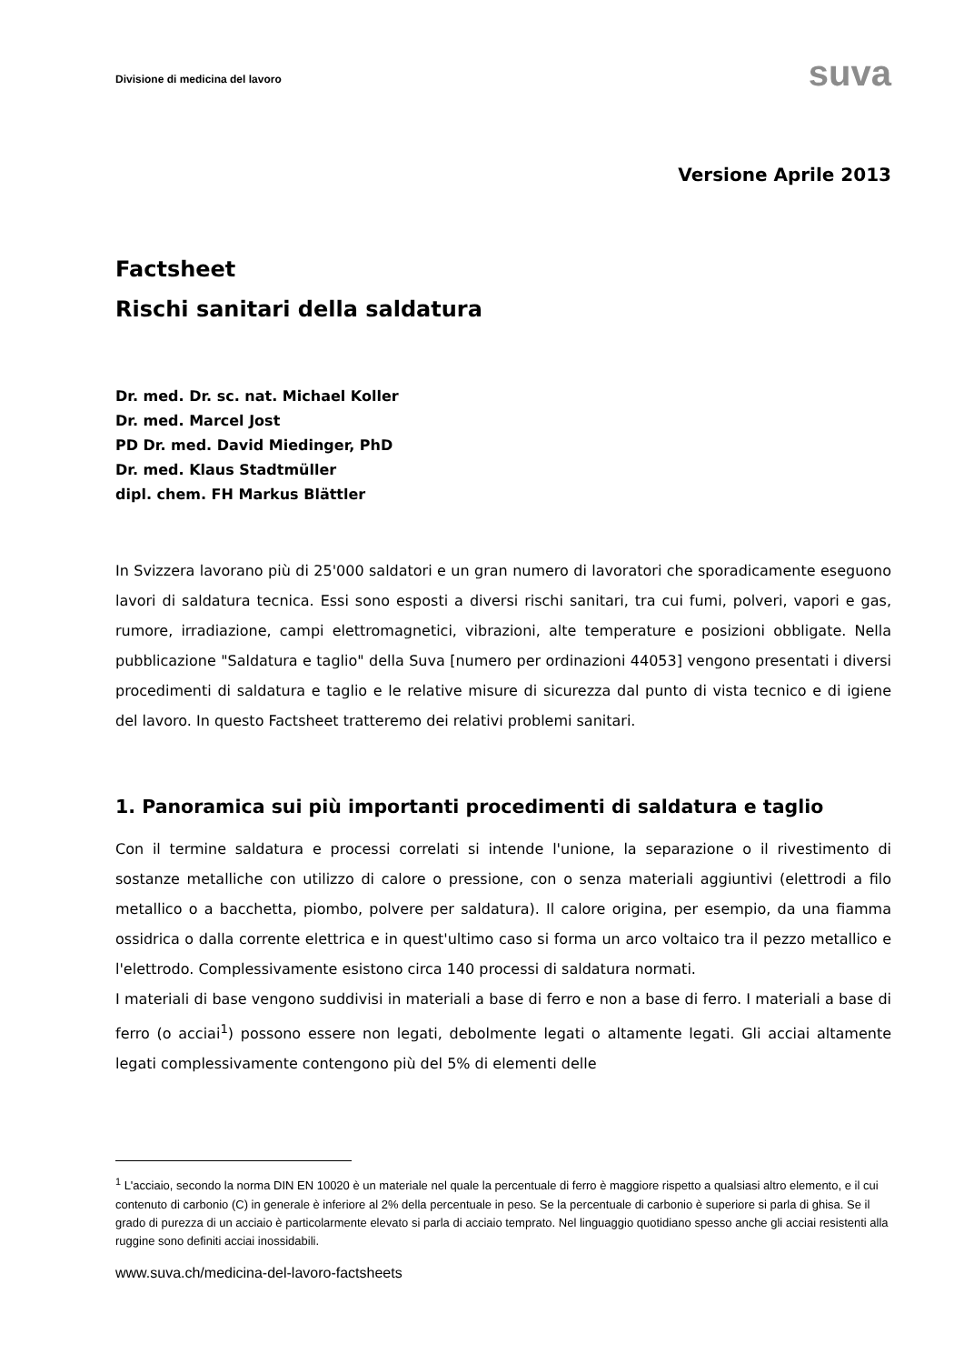Divisione di medicina del lavoro
suva
Versione Aprile 2013
Factsheet
Rischi sanitari della saldatura
Dr. med. Dr. sc. nat. Michael Koller
Dr. med. Marcel Jost
PD Dr. med. David Miedinger, PhD
Dr. med. Klaus Stadtmüller
dipl. chem. FH Markus Blättler
In Svizzera lavorano più di 25'000 saldatori e un gran numero di lavoratori che sporadicamente eseguono lavori di saldatura tecnica. Essi sono esposti a diversi rischi sanitari, tra cui fumi, polveri, vapori e gas, rumore, irradiazione, campi elettromagnetici, vibrazioni, alte temperature e posizioni obbligate. Nella pubblicazione "Saldatura e taglio" della Suva [numero per ordinazioni 44053] vengono presentati i diversi procedimenti di saldatura e taglio e le relative misure di sicurezza dal punto di vista tecnico e di igiene del lavoro. In questo Factsheet tratteremo dei relativi problemi sanitari.
1. Panoramica sui più importanti procedimenti di saldatura e taglio
Con il termine saldatura e processi correlati si intende l'unione, la separazione o il rivestimento di sostanze metalliche con utilizzo di calore o pressione, con o senza materiali aggiuntivi (elettrodi a filo metallico o a bacchetta, piombo, polvere per saldatura). Il calore origina, per esempio, da una fiamma ossidrica o dalla corrente elettrica e in quest'ultimo caso si forma un arco voltaico tra il pezzo metallico e l'elettrodo. Complessivamente esistono circa 140 processi di saldatura normati.
I materiali di base vengono suddivisi in materiali a base di ferro e non a base di ferro. I materiali a base di ferro (o acciai<sup>1</sup>) possono essere non legati, debolmente legati o altamente legati. Gli acciai altamente legati complessivamente contengono più del 5% di elementi delle
<sup>1</sup> L'acciaio, secondo la norma DIN EN 10020 è un materiale nel quale la percentuale di ferro è maggiore rispetto a qualsiasi altro elemento, e il cui contenuto di carbonio (C) in generale è inferiore al 2% della percentuale in peso. Se la percentuale di carbonio è superiore si parla di ghisa. Se il grado di purezza di un acciaio è particolarmente elevato si parla di acciaio temprato. Nel linguaggio quotidiano spesso anche gli acciai resistenti alla ruggine sono definiti acciai inossidabili.
www.suva.ch/medicina-del-lavoro-factsheets